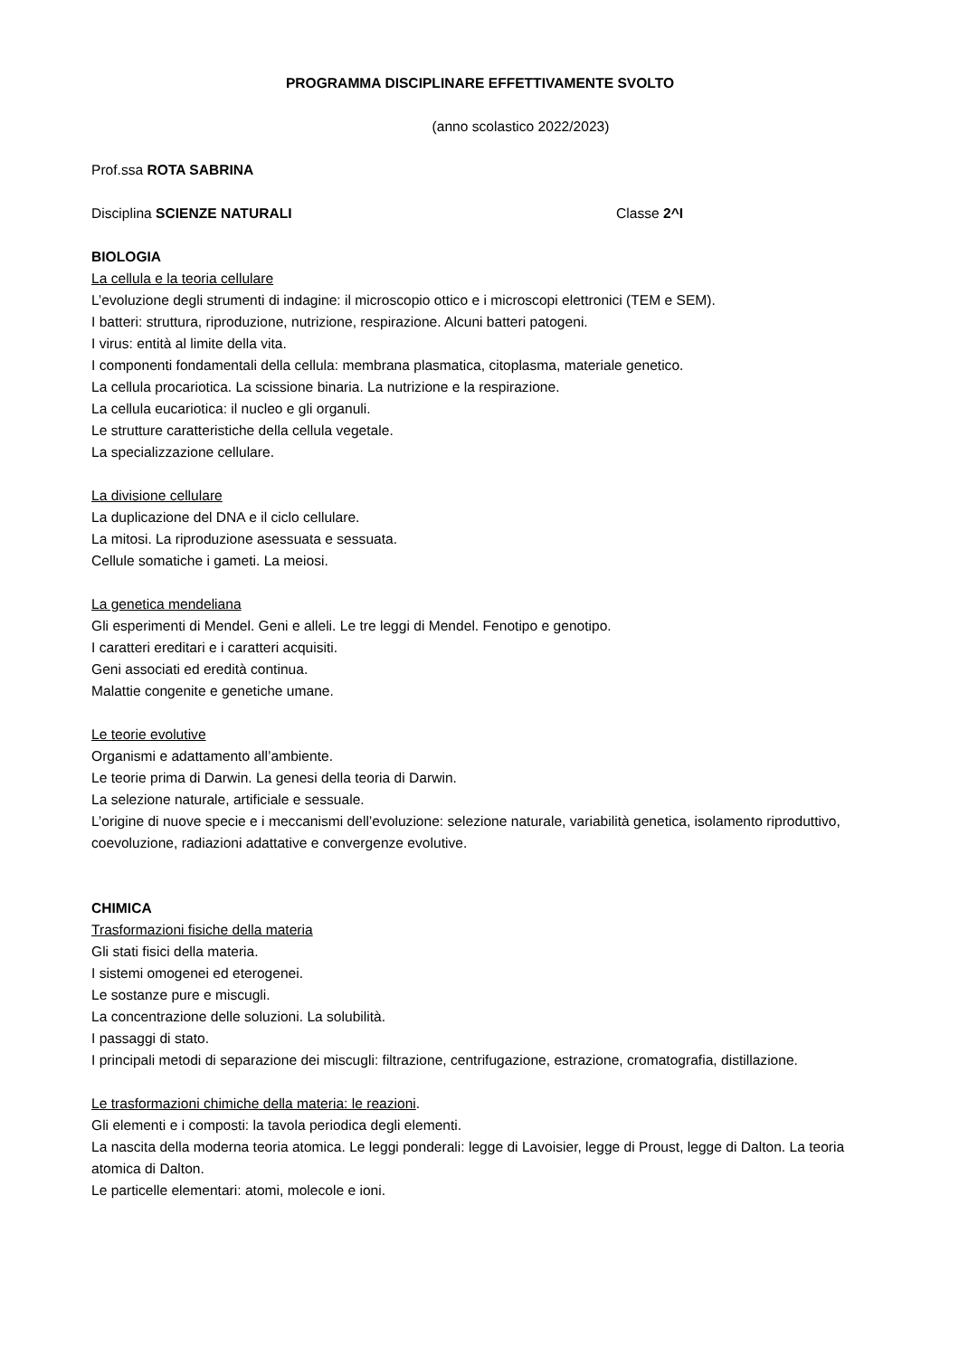PROGRAMMA DISCIPLINARE EFFETTIVAMENTE SVOLTO
(anno scolastico 2022/2023)
Prof.ssa ROTA SABRINA
Disciplina SCIENZE NATURALI Classe 2^I
BIOLOGIA
La cellula e la teoria cellulare
L’evoluzione degli strumenti di indagine: il microscopio ottico e i microscopi elettronici (TEM e SEM).
I batteri: struttura, riproduzione, nutrizione, respirazione. Alcuni batteri patogeni.
I virus: entità al limite della vita.
I componenti fondamentali della cellula: membrana plasmatica, citoplasma, materiale genetico.
La cellula procariotica. La scissione binaria. La nutrizione e la respirazione.
La cellula eucariotica: il nucleo e gli organuli.
Le strutture caratteristiche della cellula vegetale.
La specializzazione cellulare.
La divisione cellulare
La duplicazione del DNA e il ciclo cellulare.
La mitosi. La riproduzione asessuata e sessuata.
Cellule somatiche i gameti. La meiosi.
La genetica mendeliana
Gli esperimenti di Mendel. Geni e alleli. Le tre leggi di Mendel. Fenotipo e genotipo.
I caratteri ereditari e i caratteri acquisiti.
Geni associati ed eredità continua.
Malattie congenite e genetiche umane.
Le teorie evolutive
Organismi e adattamento all’ambiente.
Le teorie prima di Darwin. La genesi della teoria di Darwin.
La selezione naturale, artificiale e sessuale.
L’origine di nuove specie e i meccanismi dell’evoluzione: selezione naturale, variabilità genetica, isolamento riproduttivo, coevoluzione, radiazioni adattative e convergenze evolutive.
CHIMICA
Trasformazioni fisiche della materia
Gli stati fisici della materia.
I sistemi omogenei ed eterogenei.
Le sostanze pure e miscugli.
La concentrazione delle soluzioni. La solubilità.
I passaggi di stato.
I principali metodi di separazione dei miscugli: filtrazione, centrifugazione, estrazione, cromatografia, distillazione.
Le trasformazioni chimiche della materia: le reazioni.
Gli elementi e i composti: la tavola periodica degli elementi.
La nascita della moderna teoria atomica. Le leggi ponderali: legge di Lavoisier, legge di Proust, legge di Dalton. La teoria atomica di Dalton.
Le particelle elementari: atomi, molecole e ioni.